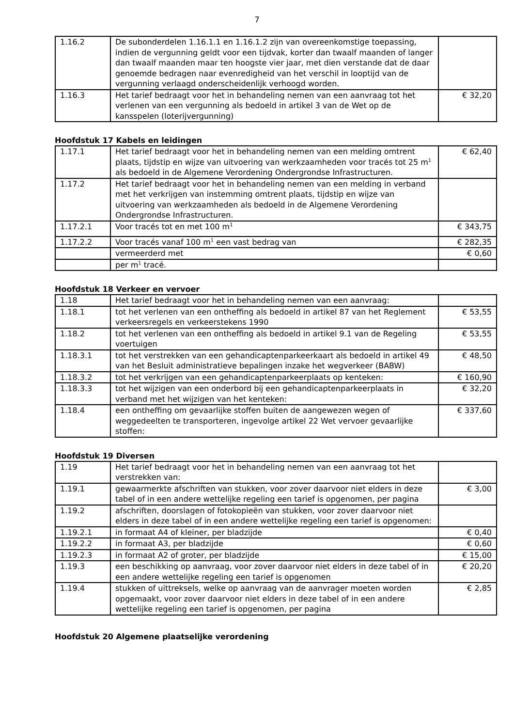7
| 1.16.2 | De subonderdelen 1.16.1.1 en 1.16.1.2 zijn van overeenkomstige toepassing, indien de vergunning geldt voor een tijdvak, korter dan twaalf maanden of langer dan twaalf maanden maar ten hoogste vier jaar, met dien verstande dat de daar genoemde bedragen naar evenredigheid van het verschil in looptijd van de vergunning verlaagd onderscheidenlijk verhoogd worden. | |
| 1.16.3 | Het tarief bedraagt voor het in behandeling nemen van een aanvraag tot het verlenen van een vergunning als bedoeld in artikel 3 van de Wet op de kansspelen (loterijvergunning) | € 32,20 |
Hoofdstuk 17 Kabels en leidingen
| 1.17.1 | Het tarief bedraagt voor het in behandeling nemen van een melding omtrent plaats, tijdstip en wijze van uitvoering van werkzaamheden voor tracés tot 25 m<sup>1</sup> als bedoeld in de Algemene Verordening Ondergrondse Infrastructuren. | € 62,40 |
| 1.17.2 | Het tarief bedraagt voor het in behandeling nemen van een melding in verband met het verkrijgen van instemming omtrent plaats, tijdstip en wijze van uitvoering van werkzaamheden als bedoeld in de Algemene Verordening Ondergrondse Infrastructuren. | |
| 1.17.2.1 | Voor tracés tot en met 100 m<sup>1</sup> | € 343,75 |
| 1.17.2.2 | Voor tracés vanaf 100 m<sup>1</sup> een vast bedrag van | € 282,35 |
| | vermeerderd met | € 0,60 |
| | per m<sup>1</sup> tracé. | |
Hoofdstuk 18 Verkeer en vervoer
| 1.18 | Het tarief bedraagt voor het in behandeling nemen van een aanvraag: | |
| 1.18.1 | tot het verlenen van een ontheffing als bedoeld in artikel 87 van het Reglement verkeersregels en verkeerstekens 1990 | € 53,55 |
| 1.18.2 | tot het verlenen van een ontheffing als bedoeld in artikel 9.1 van de Regeling voertuigen | € 53,55 |
| 1.18.3.1 | tot het verstrekken van een gehandicaptenparkeerkaart als bedoeld in artikel 49 van het Besluit administratieve bepalingen inzake het wegverkeer (BABW) | € 48,50 |
| 1.18.3.2 | tot het verkrijgen van een gehandicaptenparkeerplaats op kenteken: | € 160,90 |
| 1.18.3.3 | tot het wijzigen van een onderbord bij een gehandicaptenparkeerplaats in verband met het wijzigen van het kenteken: | € 32,20 |
| 1.18.4 | een ontheffing om gevaarlijke stoffen buiten de aangewezen wegen of weggedeelten te transporteren, ingevolge artikel 22 Wet vervoer gevaarlijke stoffen: | € 337,60 |
Hoofdstuk 19 Diversen
| 1.19 | Het tarief bedraagt voor het in behandeling nemen van een aanvraag tot het verstrekken van: | |
| 1.19.1 | gewaarmerkte afschriften van stukken, voor zover daarvoor niet elders in deze tabel of in een andere wettelijke regeling een tarief is opgenomen, per pagina | € 3,00 |
| 1.19.2 | afschriften, doorslagen of fotokopieën van stukken, voor zover daarvoor niet elders in deze tabel of in een andere wettelijke regeling een tarief is opgenomen: | |
| 1.19.2.1 | in formaat A4 of kleiner, per bladzijde | € 0,40 |
| 1.19.2.2 | in formaat A3, per bladzijde | € 0,60 |
| 1.19.2.3 | in formaat A2 of groter, per bladzijde | € 15,00 |
| 1.19.3 | een beschikking op aanvraag, voor zover daarvoor niet elders in deze tabel of in een andere wettelijke regeling een tarief is opgenomen | € 20,20 |
| 1.19.4 | stukken of uittreksels, welke op aanvraag van de aanvrager moeten worden opgemaakt, voor zover daarvoor niet elders in deze tabel of in een andere wettelijke regeling een tarief is opgenomen, per pagina | € 2,85 |
Hoofdstuk 20 Algemene plaatselijke verordening